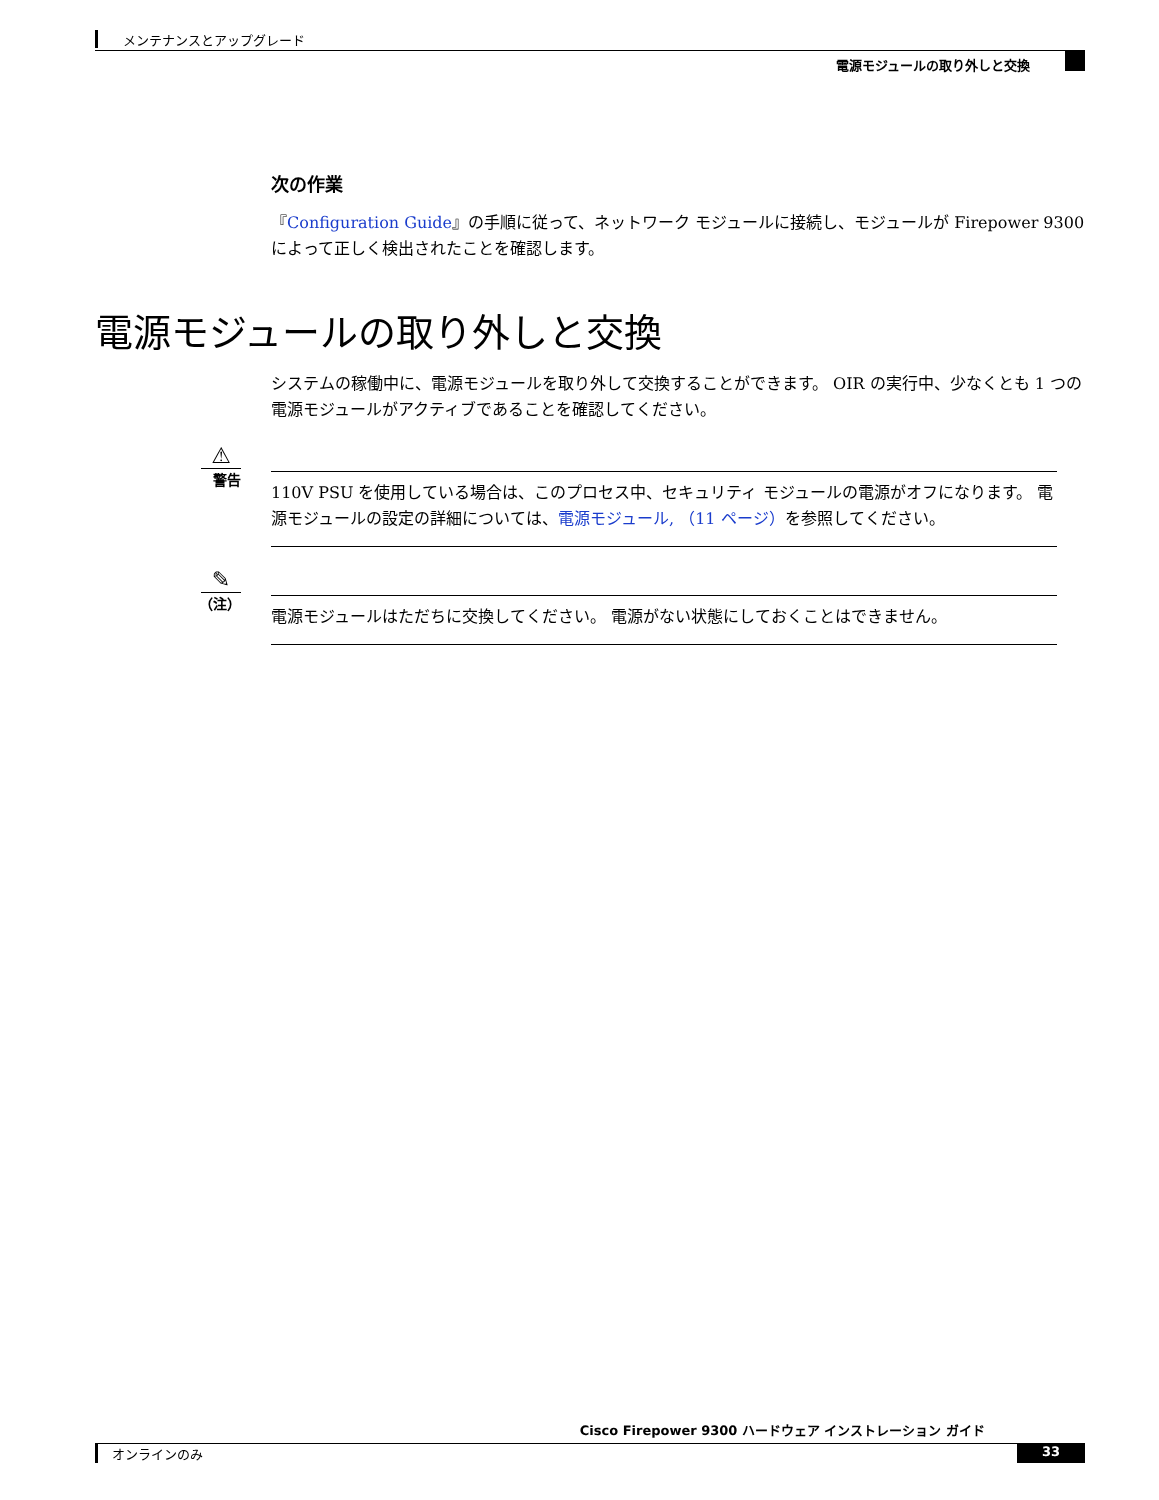メンテナンスとアップグレード
電源モジュールの取り外しと交換
次の作業
『Configuration Guide』の手順に従って、ネットワーク モジュールに接続し、モジュールが Firepower 9300 によって正しく検出されたことを確認します。
電源モジュールの取り外しと交換
システムの稼働中に、電源モジュールを取り外して交換することができます。 OIR の実行中、少なくとも 1 つの電源モジュールがアクティブであることを確認してください。
⚠
警告
110V PSU を使用している場合は、このプロセス中、セキュリティ モジュールの電源がオフになります。 電源モジュールの設定の詳細については、電源モジュール, （11 ページ）を参照してください。
✎
（注）
電源モジュールはただちに交換してください。 電源がない状態にしておくことはできません。
Cisco Firepower 9300 ハードウェア インストレーション ガイド
オンラインのみ 33